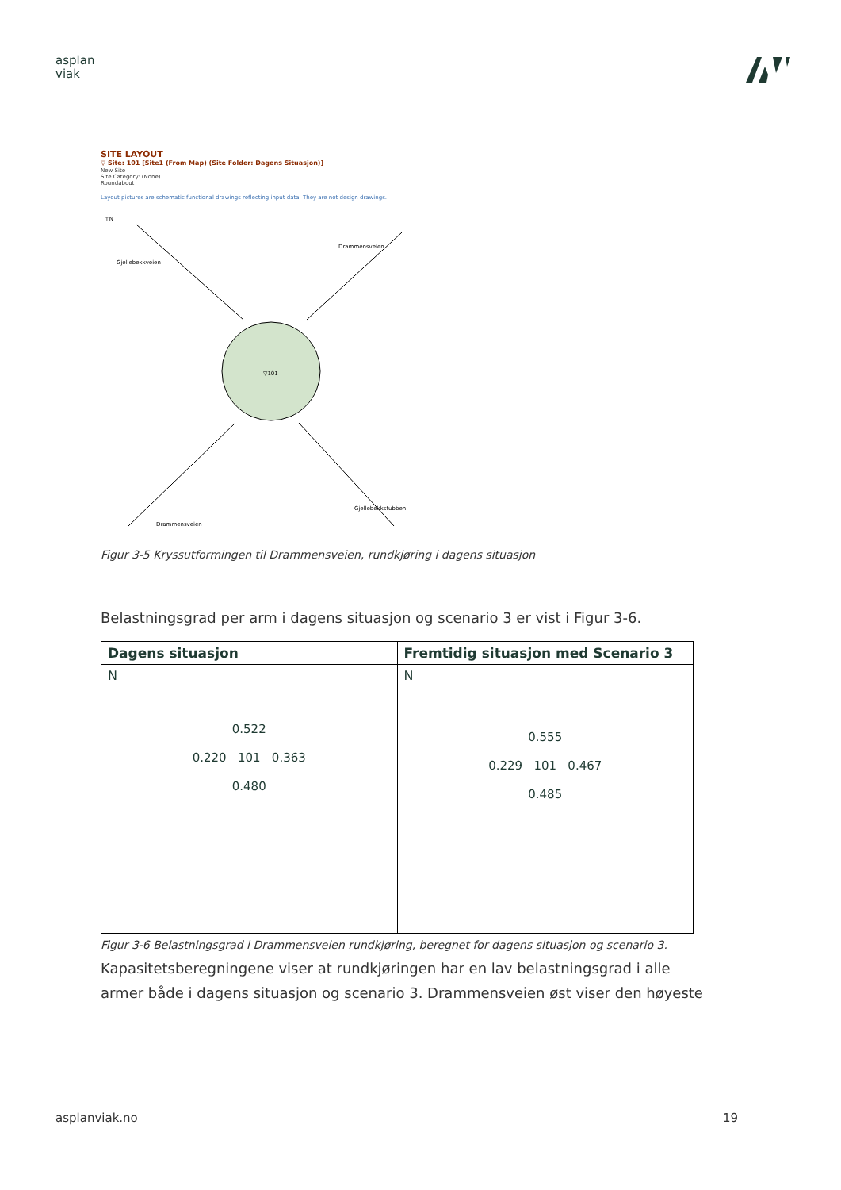asplan
viak
SITE LAYOUT
▽ Site: 101 [Site1 (From Map) (Site Folder: Dagens Situasjon)]
New Site
Site Category: (None)
Roundabout
Layout pictures are schematic functional drawings reflecting input data. They are not design drawings.
▽101
↑N
Gjellebekkveien
Drammensveien
Drammensveien
Gjellebekkstubben
Figur 3-5 Kryssutformingen til Drammensveien, rundkjøring i dagens situasjon
Belastningsgrad per arm i dagens situasjon og scenario 3 er vist i Figur 3-6.
| Dagens situasjon | Fremtidig situasjon med Scenario 3 |
| --- | --- |
| N 0.522 0.220 101 0.363 0.480 | N 0.555 0.229 101 0.467 0.485 |
Figur 3-6 Belastningsgrad i Drammensveien rundkjøring, beregnet for dagens situasjon og scenario 3.
Kapasitetsberegningene viser at rundkjøringen har en lav belastningsgrad i alle armer både i dagens situasjon og scenario 3. Drammensveien øst viser den høyeste
asplanviak.no 19